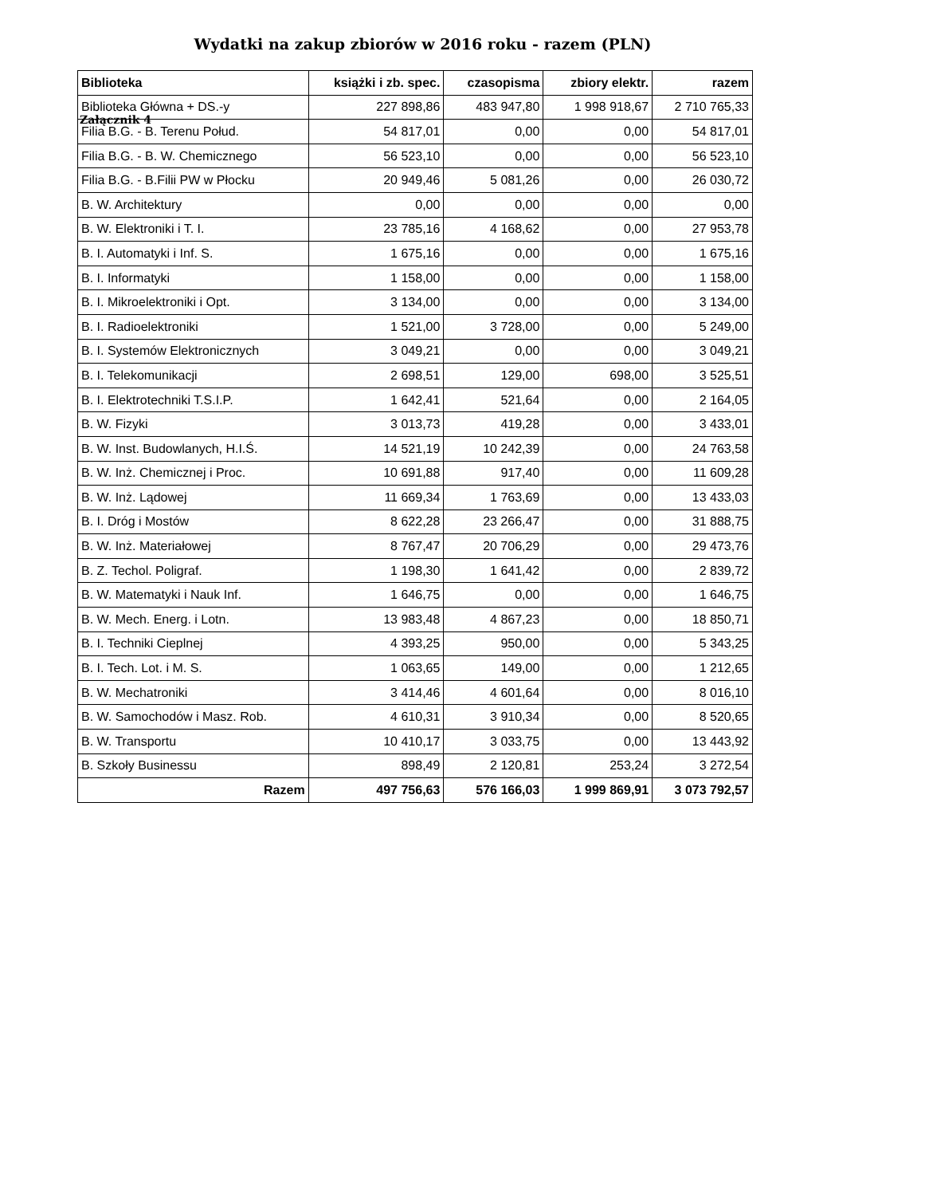Załącznik 4
Wydatki na zakup zbiorów w 2016 roku - razem (PLN)
| Biblioteka | książki i zb. spec. | czasopisma | zbiory elektr. | razem |
| --- | --- | --- | --- | --- |
| Biblioteka Główna + DS.-y | 227 898,86 | 483 947,80 | 1 998 918,67 | 2 710 765,33 |
| Filia B.G. - B. Terenu Połud. | 54 817,01 | 0,00 | 0,00 | 54 817,01 |
| Filia B.G. - B. W. Chemicznego | 56 523,10 | 0,00 | 0,00 | 56 523,10 |
| Filia B.G. - B.Filii PW w Płocku | 20 949,46 | 5 081,26 | 0,00 | 26 030,72 |
| B. W. Architektury | 0,00 | 0,00 | 0,00 | 0,00 |
| B. W. Elektroniki i T. I. | 23 785,16 | 4 168,62 | 0,00 | 27 953,78 |
| B. I. Automatyki i Inf. S. | 1 675,16 | 0,00 | 0,00 | 1 675,16 |
| B. I. Informatyki | 1 158,00 | 0,00 | 0,00 | 1 158,00 |
| B. I. Mikroelektroniki i Opt. | 3 134,00 | 0,00 | 0,00 | 3 134,00 |
| B. I. Radioelektroniki | 1 521,00 | 3 728,00 | 0,00 | 5 249,00 |
| B. I. Systemów Elektronicznych | 3 049,21 | 0,00 | 0,00 | 3 049,21 |
| B. I. Telekomunikacji | 2 698,51 | 129,00 | 698,00 | 3 525,51 |
| B. I. Elektrotechniki T.S.I.P. | 1 642,41 | 521,64 | 0,00 | 2 164,05 |
| B. W. Fizyki | 3 013,73 | 419,28 | 0,00 | 3 433,01 |
| B. W. Inst. Budowlanych, H.I.Ś. | 14 521,19 | 10 242,39 | 0,00 | 24 763,58 |
| B. W. Inż. Chemicznej i Proc. | 10 691,88 | 917,40 | 0,00 | 11 609,28 |
| B. W. Inż. Lądowej | 11 669,34 | 1 763,69 | 0,00 | 13 433,03 |
| B. I. Dróg i Mostów | 8 622,28 | 23 266,47 | 0,00 | 31 888,75 |
| B. W. Inż. Materiałowej | 8 767,47 | 20 706,29 | 0,00 | 29 473,76 |
| B. Z. Techol. Poligraf. | 1 198,30 | 1 641,42 | 0,00 | 2 839,72 |
| B. W. Matematyki i Nauk Inf. | 1 646,75 | 0,00 | 0,00 | 1 646,75 |
| B. W. Mech. Energ. i Lotn. | 13 983,48 | 4 867,23 | 0,00 | 18 850,71 |
| B. I. Techniki Cieplnej | 4 393,25 | 950,00 | 0,00 | 5 343,25 |
| B. I. Tech. Lot. i M. S. | 1 063,65 | 149,00 | 0,00 | 1 212,65 |
| B. W. Mechatroniki | 3 414,46 | 4 601,64 | 0,00 | 8 016,10 |
| B. W. Samochodów i Masz. Rob. | 4 610,31 | 3 910,34 | 0,00 | 8 520,65 |
| B. W. Transportu | 10 410,17 | 3 033,75 | 0,00 | 13 443,92 |
| B. Szkoły Businessu | 898,49 | 2 120,81 | 253,24 | 3 272,54 |
| Razem | 497 756,63 | 576 166,03 | 1 999 869,91 | 3 073 792,57 |